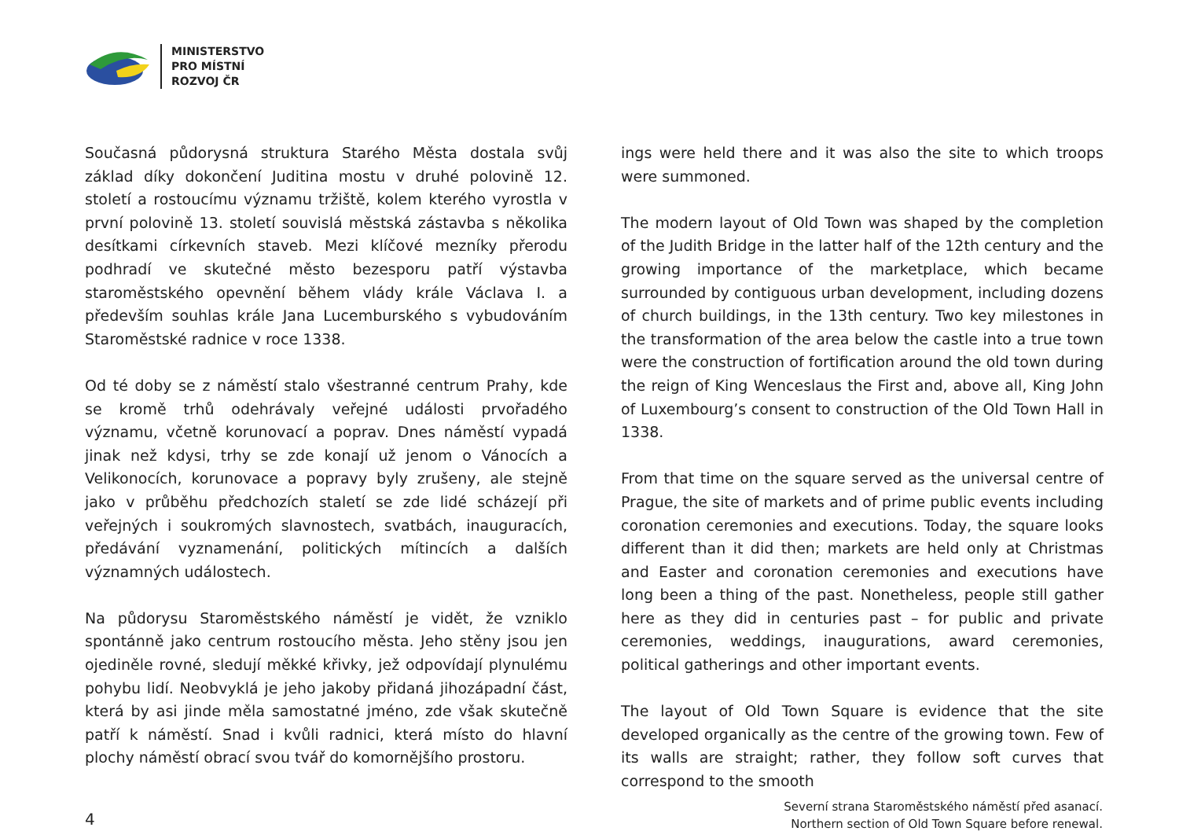MINISTERSTVO
PRO MÍSTNÍ
ROZVOJ ČR
Současná půdorysná struktura Starého Města dostala svůj základ díky dokončení Juditina mostu v druhé polovině 12. století a rostoucímu významu tržiště, kolem kterého vyrostla v první polovině 13. století souvislá městská zástavba s několika desítkami církevních staveb. Mezi klíčové mezníky přerodu podhradí ve skutečné město bezesporu patří výstavba staroměstského opevnění během vlády krále Václava I. a především souhlas krále Jana Lucemburského s vybudováním Staroměstské radnice v roce 1338.
Od té doby se z náměstí stalo všestranné centrum Prahy, kde se kromě trhů odehrávaly veřejné události prvořadého významu, včetně korunovací a poprav. Dnes náměstí vypadá jinak než kdysi, trhy se zde konají už jenom o Vánocích a Velikonocích, korunovace a popravy byly zrušeny, ale stejně jako v průběhu předchozích staletí se zde lidé scházejí při veřejných i soukromých slavnostech, svatbách, inauguracích, předávání vyznamenání, politických mítincích a dalších významných událostech.
Na půdorysu Staroměstského náměstí je vidět, že vzniklo spontánně jako centrum rostoucího města. Jeho stěny jsou jen ojediněle rovné, sledují měkké křivky, jež odpovídají plynulému pohybu lidí. Neobvyklá je jeho jakoby přidaná jihozápadní část, která by asi jinde měla samostatné jméno, zde však skutečně patří k náměstí. Snad i kvůli radnici, která místo do hlavní plochy náměstí obrací svou tvář do komornějšího prostoru.
ings were held there and it was also the site to which troops were summoned.
The modern layout of Old Town was shaped by the completion of the Judith Bridge in the latter half of the 12th century and the growing importance of the marketplace, which became surrounded by contiguous urban development, including dozens of church buildings, in the 13th century. Two key milestones in the transformation of the area below the castle into a true town were the construction of fortification around the old town during the reign of King Wenceslaus the First and, above all, King John of Luxembourg’s consent to construction of the Old Town Hall in 1338.
From that time on the square served as the universal centre of Prague, the site of markets and of prime public events including coronation ceremonies and executions. Today, the square looks different than it did then; markets are held only at Christmas and Easter and coronation ceremonies and executions have long been a thing of the past. Nonetheless, people still gather here as they did in centuries past – for public and private ceremonies, weddings, inaugurations, award ceremonies, political gatherings and other important events.
The layout of Old Town Square is evidence that the site developed organically as the centre of the growing town. Few of its walls are straight; rather, they follow soft curves that correspond to the smooth
4
Severní strana Staroměstského náměstí před asanací.
Northern section of Old Town Square before renewal.